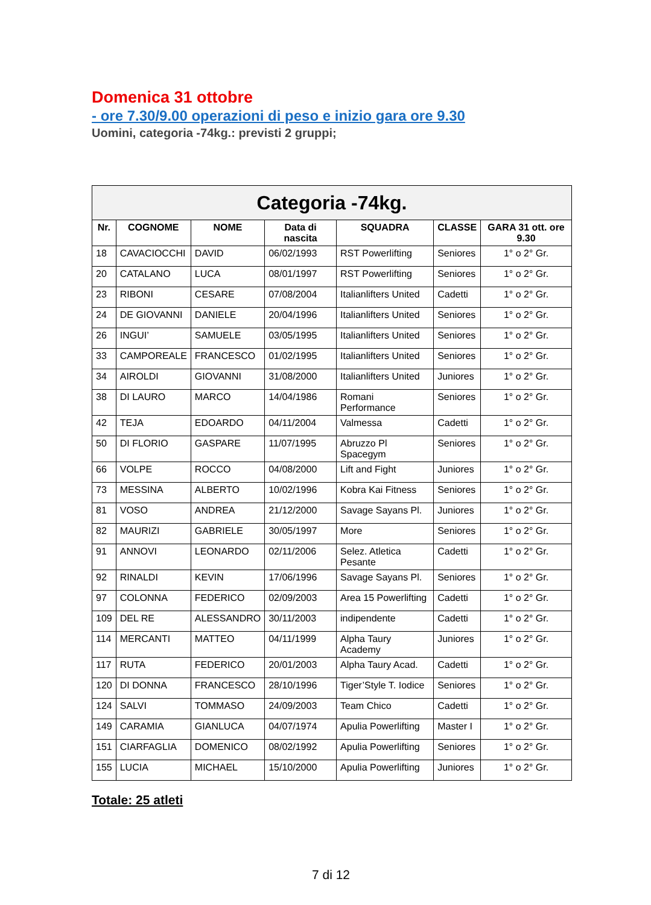Domenica 31 ottobre
- ore 7.30/9.00 operazioni di peso e inizio gara ore 9.30
Uomini, categoria -74kg.: previsti 2 gruppi;
| Categoria -74kg. | | | | | | |
| Nr. | COGNOME | NOME | Data di nascita | SQUADRA | CLASSE | GARA 31 ott. ore 9.30 |
| 18 | CAVACIOCCHI | DAVID | 06/02/1993 | RST Powerlifting | Seniores | 1° o 2° Gr. |
| 20 | CATALANO | LUCA | 08/01/1997 | RST Powerlifting | Seniores | 1° o 2° Gr. |
| 23 | RIBONI | CESARE | 07/08/2004 | Italianlifters United | Cadetti | 1° o 2° Gr. |
| 24 | DE GIOVANNI | DANIELE | 20/04/1996 | Italianlifters United | Seniores | 1° o 2° Gr. |
| 26 | INGUI’ | SAMUELE | 03/05/1995 | Italianlifters United | Seniores | 1° o 2° Gr. |
| 33 | CAMPOREALE | FRANCESCO | 01/02/1995 | Italianlifters United | Seniores | 1° o 2° Gr. |
| 34 | AIROLDI | GIOVANNI | 31/08/2000 | Italianlifters United | Juniores | 1° o 2° Gr. |
| 38 | DI LAURO | MARCO | 14/04/1986 | Romani Performance | Seniores | 1° o 2° Gr. |
| 42 | TEJA | EDOARDO | 04/11/2004 | Valmessa | Cadetti | 1° o 2° Gr. |
| 50 | DI FLORIO | GASPARE | 11/07/1995 | Abruzzo Pl Spacegym | Seniores | 1° o 2° Gr. |
| 66 | VOLPE | ROCCO | 04/08/2000 | Lift and Fight | Juniores | 1° o 2° Gr. |
| 73 | MESSINA | ALBERTO | 10/02/1996 | Kobra Kai Fitness | Seniores | 1° o 2° Gr. |
| 81 | VOSO | ANDREA | 21/12/2000 | Savage Sayans Pl. | Juniores | 1° o 2° Gr. |
| 82 | MAURIZI | GABRIELE | 30/05/1997 | More | Seniores | 1° o 2° Gr. |
| 91 | ANNOVI | LEONARDO | 02/11/2006 | Selez. Atletica Pesante | Cadetti | 1° o 2° Gr. |
| 92 | RINALDI | KEVIN | 17/06/1996 | Savage Sayans Pl. | Seniores | 1° o 2° Gr. |
| 97 | COLONNA | FEDERICO | 02/09/2003 | Area 15 Powerlifting | Cadetti | 1° o 2° Gr. |
| 109 | DEL RE | ALESSANDRO | 30/11/2003 | indipendente | Cadetti | 1° o 2° Gr. |
| 114 | MERCANTI | MATTEO | 04/11/1999 | Alpha Taury Academy | Juniores | 1° o 2° Gr. |
| 117 | RUTA | FEDERICO | 20/01/2003 | Alpha Taury Acad. | Cadetti | 1° o 2° Gr. |
| 120 | DI DONNA | FRANCESCO | 28/10/1996 | Tiger’Style T. Iodice | Seniores | 1° o 2° Gr. |
| 124 | SALVI | TOMMASO | 24/09/2003 | Team Chico | Cadetti | 1° o 2° Gr. |
| 149 | CARAMIA | GIANLUCA | 04/07/1974 | Apulia Powerlifting | Master I | 1° o 2° Gr. |
| 151 | CIARFAGLIA | DOMENICO | 08/02/1992 | Apulia Powerlifting | Seniores | 1° o 2° Gr. |
| 155 | LUCIA | MICHAEL | 15/10/2000 | Apulia Powerlifting | Juniores | 1° o 2° Gr. |
Totale: 25 atleti
7 di 12